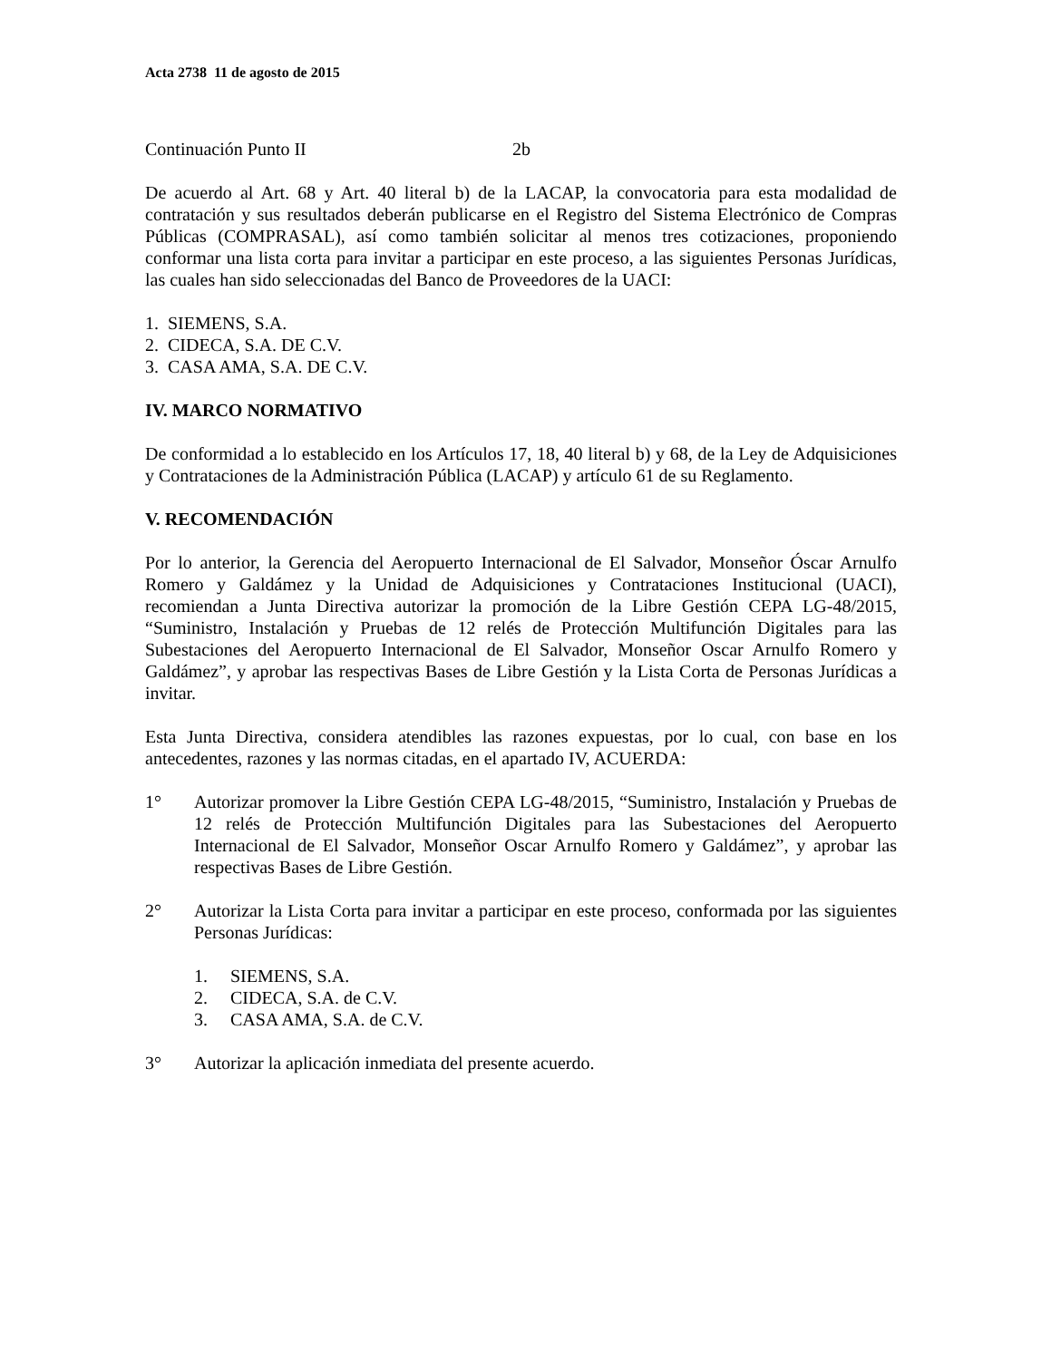Acta 2738 11 de agosto de 2015
Continuación Punto II 2b
De acuerdo al Art. 68 y Art. 40 literal b) de la LACAP, la convocatoria para esta modalidad de contratación y sus resultados deberán publicarse en el Registro del Sistema Electrónico de Compras Públicas (COMPRASAL), así como también solicitar al menos tres cotizaciones, proponiendo conformar una lista corta para invitar a participar en este proceso, a las siguientes Personas Jurídicas, las cuales han sido seleccionadas del Banco de Proveedores de la UACI:
1. SIEMENS, S.A.
2. CIDECA, S.A. DE C.V.
3. CASA AMA, S.A. DE C.V.
IV. MARCO NORMATIVO
De conformidad a lo establecido en los Artículos 17, 18, 40 literal b) y 68, de la Ley de Adquisiciones y Contrataciones de la Administración Pública (LACAP) y artículo 61 de su Reglamento.
V. RECOMENDACIÓN
Por lo anterior, la Gerencia del Aeropuerto Internacional de El Salvador, Monseñor Óscar Arnulfo Romero y Galdámez y la Unidad de Adquisiciones y Contrataciones Institucional (UACI), recomiendan a Junta Directiva autorizar la promoción de la Libre Gestión CEPA LG-48/2015, “Suministro, Instalación y Pruebas de 12 relés de Protección Multifunción Digitales para las Subestaciones del Aeropuerto Internacional de El Salvador, Monseñor Oscar Arnulfo Romero y Galdámez”, y aprobar las respectivas Bases de Libre Gestión y la Lista Corta de Personas Jurídicas a invitar.
Esta Junta Directiva, considera atendibles las razones expuestas, por lo cual, con base en los antecedentes, razones y las normas citadas, en el apartado IV, ACUERDA:
1° Autorizar promover la Libre Gestión CEPA LG-48/2015, “Suministro, Instalación y Pruebas de 12 relés de Protección Multifunción Digitales para las Subestaciones del Aeropuerto Internacional de El Salvador, Monseñor Oscar Arnulfo Romero y Galdámez”, y aprobar las respectivas Bases de Libre Gestión.
2° Autorizar la Lista Corta para invitar a participar en este proceso, conformada por las siguientes Personas Jurídicas:
1. SIEMENS, S.A.
2. CIDECA, S.A. de C.V.
3. CASA AMA, S.A. de C.V.
3° Autorizar la aplicación inmediata del presente acuerdo.